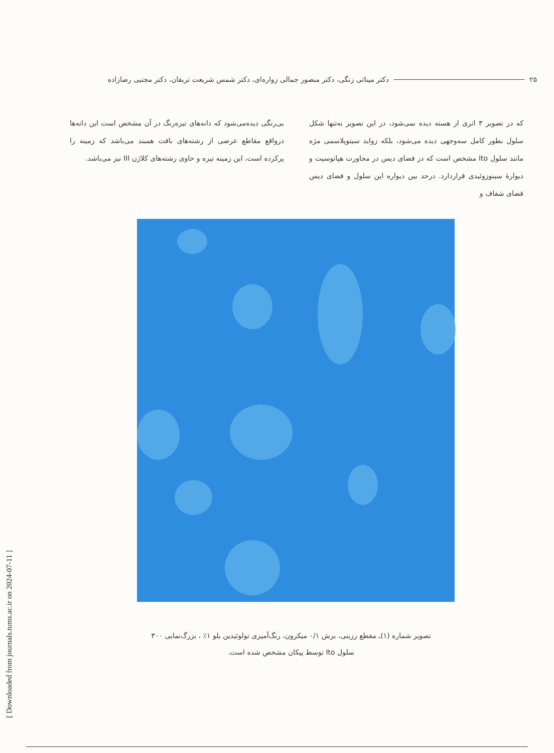۲۵ دکتر میناثی زنگی، دکتر منصور جمالی زواره‌ای، دکتر شمس شریعت تربقان، دکتر مجتبی رضازاده
که در تصویر ۳ اثری از هسته دیده نمی‌شود، در این تصویر نه‌تنها شکل سلول بطور کامل سه‌وجهی دیده می‌شود، بلکه زواید سیتوپلاسمی مژه مانند سلول Ito مشخص است که در فضای دیس در مجاورت هپاتوسیت و دیوارهٔ سینوزوئیدی قراردارد. درحد بین دیواره این سلول و فضای دیس فضای شفاف و
بی‌رنگی دیده‌می‌شود که دانه‌های تیره‌رنگ در آن مشخص است این دانه‌ها درواقع مقاطع عرضی از رشته‌های بافت همبند می‌باشد که زمینه را پرکرده است، این زمینه تیره و حاوی رشته‌های کلاژن III نیز می‌باشد.
تصویر شماره (۱)ـ مقطع رزینی، برش ۰/۱ میکرون، رنگ‌آمیزی تولوئیدین بلو ۱٪ ، بزرگ‌نمایی ۳۰۰
سلول Ito توسط پیکان مشخص شده است.
[ Downloaded from journals.tums.ac.ir on 2024-07-11 ]